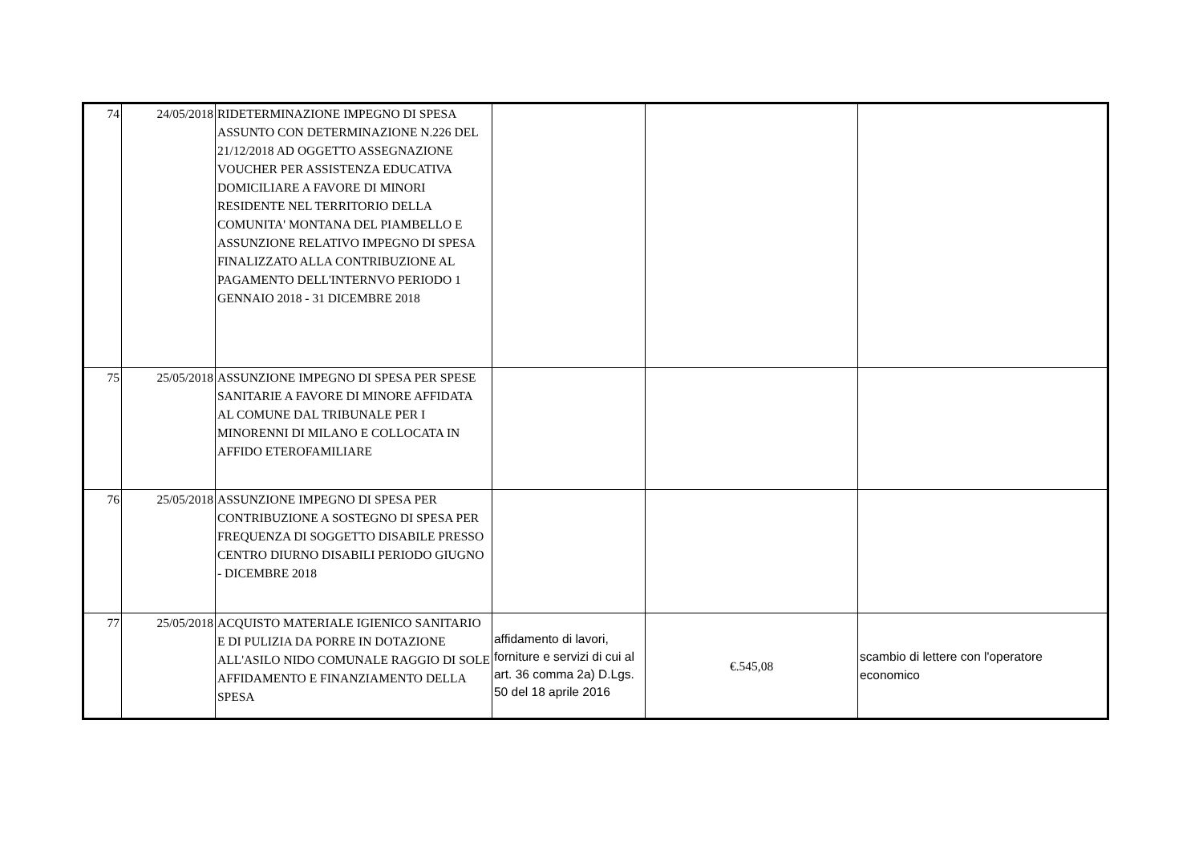| 74 | 24/05/2018 | RIDETERMINAZIONE IMPEGNO DI SPESA ASSUNTO CON DETERMINAZIONE N.226 DEL 21/12/2018 AD OGGETTO ASSEGNAZIONE VOUCHER PER ASSISTENZA EDUCATIVA DOMICILIARE A FAVORE DI MINORI RESIDENTE NEL TERRITORIO DELLA COMUNITA' MONTANA DEL PIAMBELLO E ASSUNZIONE RELATIVO IMPEGNO DI SPESA FINALIZZATO ALLA CONTRIBUZIONE AL PAGAMENTO DELL'INTERNVO PERIODO 1 GENNAIO 2018 - 31 DICEMBRE 2018 | | | |
| 75 | 25/05/2018 | ASSUNZIONE IMPEGNO DI SPESA PER SPESE SANITARIE A FAVORE DI MINORE AFFIDATA AL COMUNE DAL TRIBUNALE PER I MINORENNI DI MILANO E COLLOCATA IN AFFIDO ETEROFAMILIARE | | | |
| 76 | 25/05/2018 | ASSUNZIONE IMPEGNO DI SPESA PER CONTRIBUZIONE A SOSTEGNO DI SPESA PER FREQUENZA DI SOGGETTO DISABILE PRESSO CENTRO DIURNO DISABILI PERIODO GIUGNO - DICEMBRE 2018 | | | |
| 77 | 25/05/2018 | ACQUISTO MATERIALE IGIENICO SANITARIO E DI PULIZIA DA PORRE IN DOTAZIONE ALL'ASILO NIDO COMUNALE RAGGIO DI SOLE AFFIDAMENTO E FINANZIAMENTO DELLA SPESA | affidamento di lavori, forniture e servizi di cui al art. 36 comma 2a) D.Lgs. 50 del 18 aprile 2016 | €.545,08 | scambio di lettere con l'operatore economico |